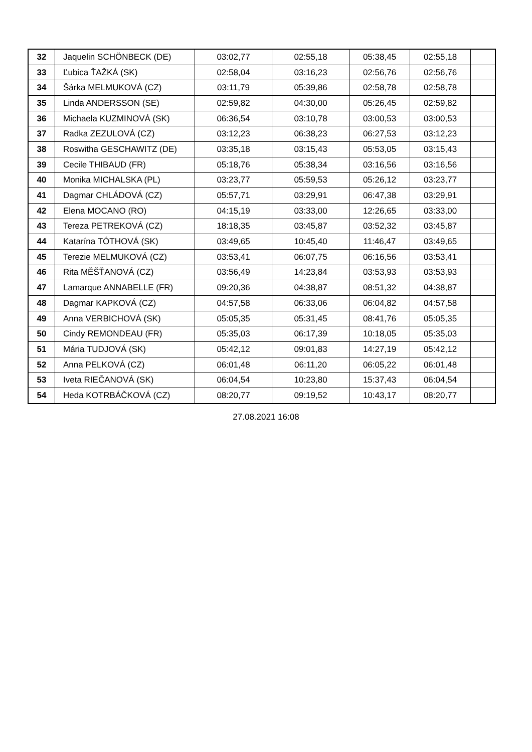| 32 | Jaquelin SCHÖNBECK (DE) | 03:02,77 | 02:55,18 | 05:38,45 | 02:55,18 | |
| 33 | Ľubica ŤAŽKÁ (SK) | 02:58,04 | 03:16,23 | 02:56,76 | 02:56,76 | |
| 34 | Šárka MELMUKOVÁ (CZ) | 03:11,79 | 05:39,86 | 02:58,78 | 02:58,78 | |
| 35 | Linda ANDERSSON (SE) | 02:59,82 | 04:30,00 | 05:26,45 | 02:59,82 | |
| 36 | Michaela KUZMINOVÁ (SK) | 06:36,54 | 03:10,78 | 03:00,53 | 03:00,53 | |
| 37 | Radka ZEZULOVÁ (CZ) | 03:12,23 | 06:38,23 | 06:27,53 | 03:12,23 | |
| 38 | Roswitha GESCHAWITZ (DE) | 03:35,18 | 03:15,43 | 05:53,05 | 03:15,43 | |
| 39 | Cecile THIBAUD (FR) | 05:18,76 | 05:38,34 | 03:16,56 | 03:16,56 | |
| 40 | Monika MICHALSKA (PL) | 03:23,77 | 05:59,53 | 05:26,12 | 03:23,77 | |
| 41 | Dagmar CHLÁDOVÁ (CZ) | 05:57,71 | 03:29,91 | 06:47,38 | 03:29,91 | |
| 42 | Elena MOCANO (RO) | 04:15,19 | 03:33,00 | 12:26,65 | 03:33,00 | |
| 43 | Tereza PETREKOVÁ (CZ) | 18:18,35 | 03:45,87 | 03:52,32 | 03:45,87 | |
| 44 | Katarína TÓTHOVÁ (SK) | 03:49,65 | 10:45,40 | 11:46,47 | 03:49,65 | |
| 45 | Terezie MELMUKOVÁ (CZ) | 03:53,41 | 06:07,75 | 06:16,56 | 03:53,41 | |
| 46 | Rita MĚŠŤANOVÁ (CZ) | 03:56,49 | 14:23,84 | 03:53,93 | 03:53,93 | |
| 47 | Lamarque ANNABELLE (FR) | 09:20,36 | 04:38,87 | 08:51,32 | 04:38,87 | |
| 48 | Dagmar KAPKOVÁ (CZ) | 04:57,58 | 06:33,06 | 06:04,82 | 04:57,58 | |
| 49 | Anna VERBICHOVÁ (SK) | 05:05,35 | 05:31,45 | 08:41,76 | 05:05,35 | |
| 50 | Cindy REMONDEAU (FR) | 05:35,03 | 06:17,39 | 10:18,05 | 05:35,03 | |
| 51 | Mária TUDJOVÁ (SK) | 05:42,12 | 09:01,83 | 14:27,19 | 05:42,12 | |
| 52 | Anna PELKOVÁ (CZ) | 06:01,48 | 06:11,20 | 06:05,22 | 06:01,48 | |
| 53 | Iveta RIEČANOVÁ (SK) | 06:04,54 | 10:23,80 | 15:37,43 | 06:04,54 | |
| 54 | Heda KOTRBÁČKOVÁ (CZ) | 08:20,77 | 09:19,52 | 10:43,17 | 08:20,77 | |
27.08.2021 16:08